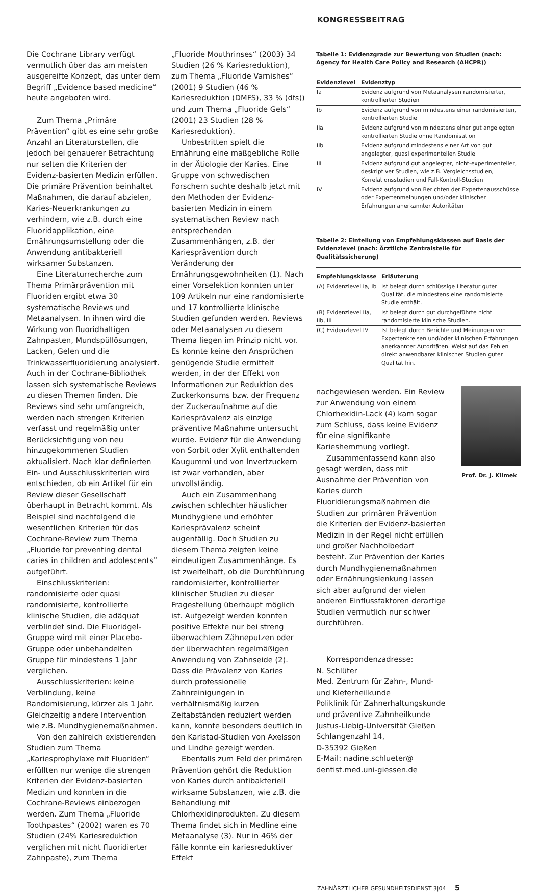KONGRESSBEITRAG
Die Cochrane Library verfügt vermutlich über das am meisten ausgereifte Konzept, das unter dem Begriff „Evidence based medicine“ heute angeboten wird.
Zum Thema „Primäre Prävention“ gibt es eine sehr große Anzahl an Literaturstellen, die jedoch bei genauerer Betrachtung nur selten die Kriterien der Evidenz-basierten Medizin erfüllen. Die primäre Prävention beinhaltet Maßnahmen, die darauf abzielen, Karies-Neuerkrankungen zu verhindern, wie z.B. durch eine Fluoridapplikation, eine Ernährungsumstellung oder die Anwendung antibakteriell wirksamer Substanzen.
Eine Literaturrecherche zum Thema Primärprävention mit Fluoriden ergibt etwa 30 systematische Reviews und Metaanalysen. In ihnen wird die Wirkung von fluoridhaltigen Zahnpasten, Mundspüllösungen, Lacken, Gelen und die Trinkwasserfluoridierung analysiert. Auch in der Cochrane-Bibliothek lassen sich systematische Reviews zu diesen Themen finden. Die Reviews sind sehr umfangreich, werden nach strengen Kriterien verfasst und regelmäßig unter Berücksichtigung von neu hinzugekommenen Studien aktualisiert. Nach klar definierten Ein- und Ausschlusskriterien wird entschieden, ob ein Artikel für ein Review dieser Gesellschaft überhaupt in Betracht kommt. Als Beispiel sind nachfolgend die wesentlichen Kriterien für das Cochrane-Review zum Thema „Fluoride for preventing dental caries in children and adolescents“ aufgeführt.
Einschlusskriterien: randomisierte oder quasi randomisierte, kontrollierte klinische Studien, die adäquat verblindet sind. Die Fluoridgel-Gruppe wird mit einer Placebo-Gruppe oder unbehandelten Gruppe für mindestens 1 Jahr verglichen.
Ausschlusskriterien: keine Verblindung, keine Randomisierung, kürzer als 1 Jahr. Gleichzeitig andere Intervention wie z.B. Mundhygienemaßnahmen.
Von den zahlreich existierenden Studien zum Thema „Kariesprophylaxe mit Fluoriden“ erfüllten nur wenige die strengen Kriterien der Evidenz-basierten Medizin und konnten in die Cochrane-Reviews einbezogen werden. Zum Thema „Fluoride Toothpastes“ (2002) waren es 70 Studien (24% Kariesreduktion verglichen mit nicht fluoridierter Zahnpaste), zum Thema
„Fluoride Mouthrinses“ (2003) 34 Studien (26 % Kariesreduktion), zum Thema „Fluoride Varnishes“ (2001) 9 Studien (46 % Kariesreduktion (DMFS), 33 % (dfs)) und zum Thema „Fluoride Gels“ (2001) 23 Studien (28 % Kariesreduktion).
Unbestritten spielt die Ernährung eine maßgebliche Rolle in der Ätiologie der Karies. Eine Gruppe von schwedischen Forschern suchte deshalb jetzt mit den Methoden der Evidenz-basierten Medizin in einem systematischen Review nach entsprechenden Zusammenhängen, z.B. der Kariesprävention durch Veränderung der Ernährungsgewohnheiten (1). Nach einer Vorselektion konnten unter 109 Artikeln nur eine randomisierte und 17 kontrollierte klinische Studien gefunden werden. Reviews oder Metaanalysen zu diesem Thema liegen im Prinzip nicht vor. Es konnte keine den Ansprüchen genügende Studie ermittelt werden, in der der Effekt von Informationen zur Reduktion des Zuckerkonsums bzw. der Frequenz der Zuckeraufnahme auf die Kariesprävalenz als einzige präventive Maßnahme untersucht wurde. Evidenz für die Anwendung von Sorbit oder Xylit enthaltenden Kaugummi und von Invertzuckern ist zwar vorhanden, aber unvollständig.
Auch ein Zusammenhang zwischen schlechter häuslicher Mundhygiene und erhöhter Kariesprävalenz scheint augenfällig. Doch Studien zu diesem Thema zeigten keine eindeutigen Zusammenhänge. Es ist zweifelhaft, ob die Durchführung randomisierter, kontrollierter klinischer Studien zu dieser Fragestellung überhaupt möglich ist. Aufgezeigt werden konnten positive Effekte nur bei streng überwachtem Zähneputzen oder der überwachten regelmäßigen Anwendung von Zahnseide (2). Dass die Prävalenz von Karies durch professionelle Zahnreinigungen in verhältnismäßig kurzen Zeitabständen reduziert werden kann, konnte besonders deutlich in den Karlstad-Studien von Axelsson und Lindhe gezeigt werden.
Ebenfalls zum Feld der primären Prävention gehört die Reduktion von Karies durch antibakteriell wirksame Substanzen, wie z.B. die Behandlung mit Chlorhexidinprodukten. Zu diesem Thema findet sich in Medline eine Metaanalyse (3). Nur in 46% der Fälle konnte ein kariesreduktiver Effekt
Tabelle 1: Evidenzgrade zur Bewertung von Studien (nach: Agency for Health Care Policy and Research (AHCPR))
| Evidenzlevel | Evidenztyp |
| --- | --- |
| Ia | Evidenz aufgrund von Metaanalysen randomisierter, kontrollierter Studien |
| Ib | Evidenz aufgrund von mindestens einer randomisierten, kontrollierten Studie |
| IIa | Evidenz aufgrund von mindestens einer gut angelegten kontrollierten Studie ohne Randomisation |
| IIb | Evidenz aufgrund mindestens einer Art von gut angelegter, quasi experimentellen Studie |
| III | Evidenz aufgrund gut angelegter, nicht-experimenteller, deskriptiver Studien, wie z.B. Vergleichsstudien, Korrelationsstudien und Fall-Kontroll-Studien |
| IV | Evidenz aufgrund von Berichten der Expertenausschüsse oder Expertenmeinungen und/oder klinischer Erfahrungen anerkannter Autoritäten |
Tabelle 2: Einteilung von Empfehlungsklassen auf Basis der Evidenzlevel (nach: Ärztliche Zentralstelle für Qualitätssicherung)
| Empfehlungsklasse | Erläuterung |
| --- | --- |
| (A) Evidenzlevel Ia, Ib | Ist belegt durch schlüssige Literatur guter Qualität, die mindestens eine randomisierte Studie enthält. |
| (B) Evidenzlevel IIa, IIb, III | Ist belegt durch gut durchgeführte nicht randomisierte klinische Studien. |
| (C) Evidenzlevel IV | Ist belegt durch Berichte und Meinungen von Expertenkreisen und/oder klinischen Erfahrungen anerkannter Autoritäten. Weist auf das Fehlen direkt anwendbarer klinischer Studien guter Qualität hin. |
nachgewiesen werden. Ein Review zur Anwendung von einem Chlorhexidin-Lack (4) kam sogar zum Schluss, dass keine Evidenz für eine signifikante Karieshemmung vorliegt.
Zusammenfassend kann also gesagt werden, dass mit Ausnahme der Prävention von Karies durch Fluoridierungsmaßnahmen die Studien zur primären Prävention die Kriterien der Evidenz-basierten Medizin in der Regel nicht erfüllen und großer Nachholbedarf besteht. Zur Prävention der Karies durch Mundhygienemaßnahmen oder Ernährungslenkung lassen sich aber aufgrund der vielen anderen Einflussfaktoren derartige Studien vermutlich nur schwer durchführen.
Korrespondenzadresse:
N. Schlüter
Med. Zentrum für Zahn-, Mund- und Kieferheilkunde
Poliklinik für Zahnerhaltungskunde und präventive Zahnheilkunde
Justus-Liebig-Universität Gießen
Schlangenzahl 14,
D-35392 Gießen
E-Mail: nadine.schlueter@ dentist.med.uni-giessen.de
Prof. Dr. J. Klimek
ZAHNÄRZTLICHER GESUNDHEITSDIENST 3|04 5